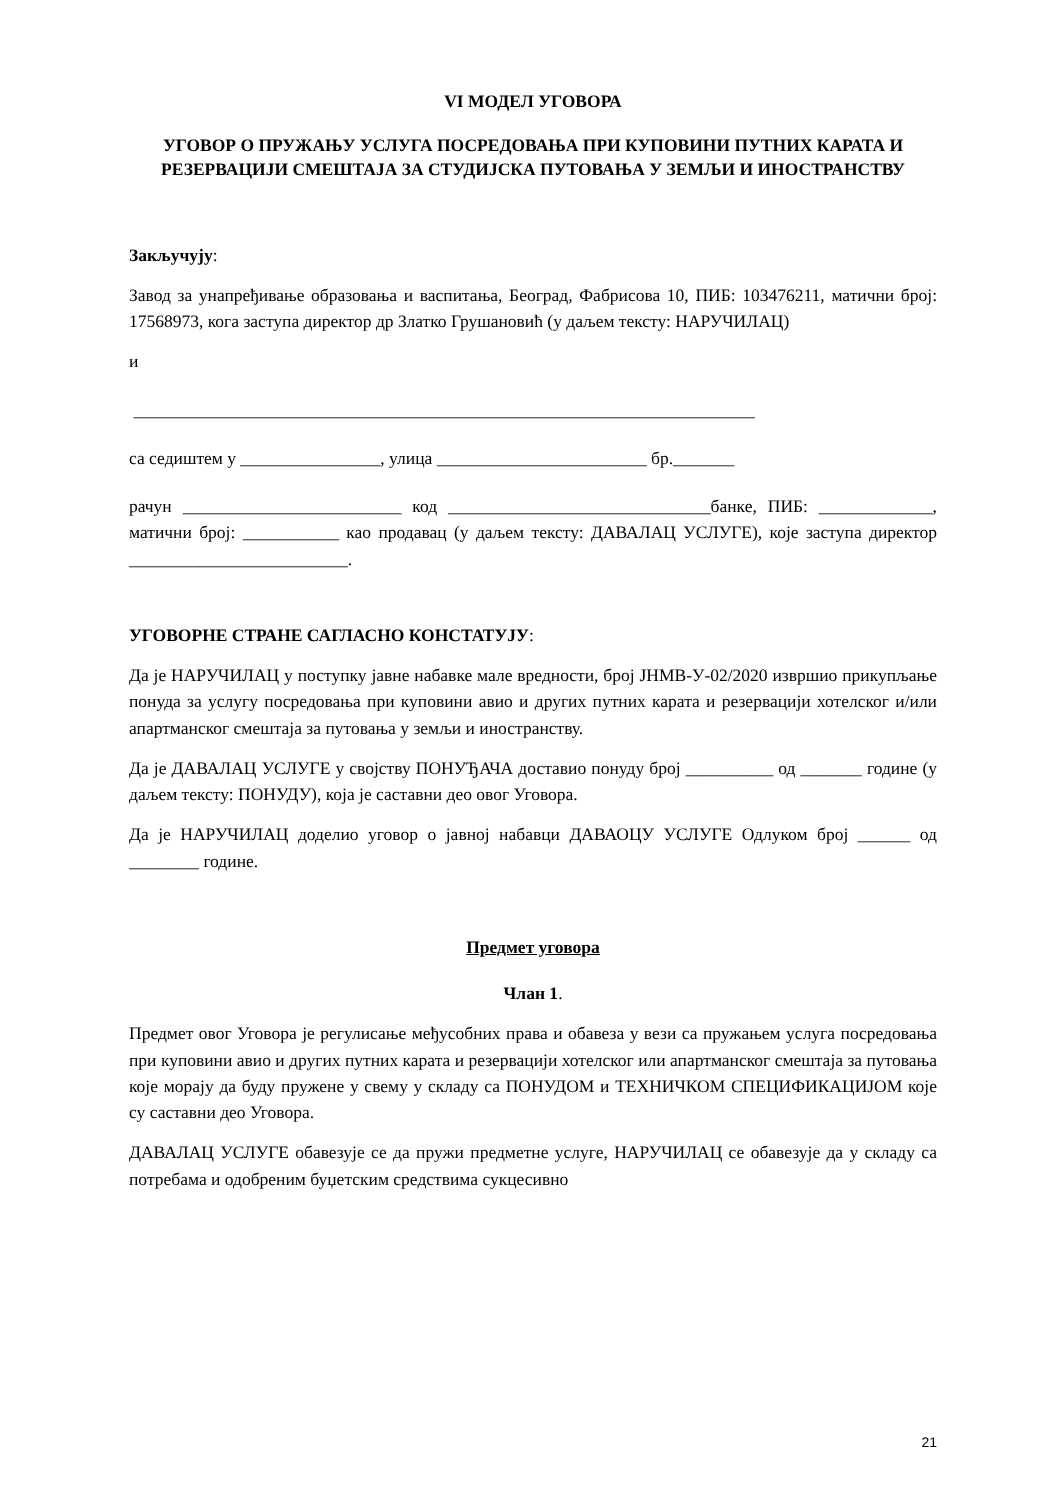VI МОДЕЛ УГОВОРА
УГОВОР О ПРУЖАЊУ УСЛУГА ПОСРЕДОВАЊА ПРИ КУПОВИНИ ПУТНИХ КАРАТА И РЕЗЕРВАЦИЈИ СМЕШТАЈА ЗА СТУДИЈСКА ПУТОВАЊА У ЗЕМЉИ И ИНОСТРАНСТВУ
Закључују:
Завод за унапређивање образовања и васпитања, Београд, Фабрисова 10, ПИБ: 103476211, матични број: 17568973, кога заступа директор др Златко Грушановић (у даљем тексту: НАРУЧИЛАЦ)
и
_______________________________________________________________________
са седиштем у ________________, улица ________________________ бр._______
рачун _________________________ код ______________________________банке, ПИБ: _____________, матични број: ___________ као продавац (у даљем тексту: ДАВАЛАЦ УСЛУГЕ), које заступа директор _________________________.
УГОВОРНЕ СТРАНЕ САГЛАСНО КОНСТАТУЈУ:
Да је НАРУЧИЛАЦ у поступку јавне набавке мале вредности, број ЈНМВ-У-02/2020 извршио прикупљање понуда за услугу посредовања при куповини авио и других путних карата и резервацији хотелског и/или апартманског смештаја за путовања у земљи и иностранству.
Да је ДАВАЛАЦ УСЛУГЕ у својству ПОНУЂАЧА доставио понуду број __________ од _______ године (у даљем тексту: ПОНУДУ), која је саставни део овог Уговора.
Да је НАРУЧИЛАЦ доделио уговор о јавној набавци ДАВАОЦУ УСЛУГЕ Одлуком број ______ од ________ године.
Предмет уговора
Члан 1.
Предмет овог Уговора је регулисање међусобних права и обавеза у вези са пружањем услуга посредовања при куповини авио и других путних карата и резервацији хотелског или апартманског смештаја за путовања које морају да буду пружене у свему у складу са ПОНУДОМ и ТЕХНИЧКОМ СПЕЦИФИКАЦИЈОМ које су саставни део Уговора.
ДАВАЛАЦ УСЛУГЕ обавезује се да пружи предметне услуге, НАРУЧИЛАЦ се обавезује да у складу са потребама и одобреним буџетским средствима сукцесивно
21